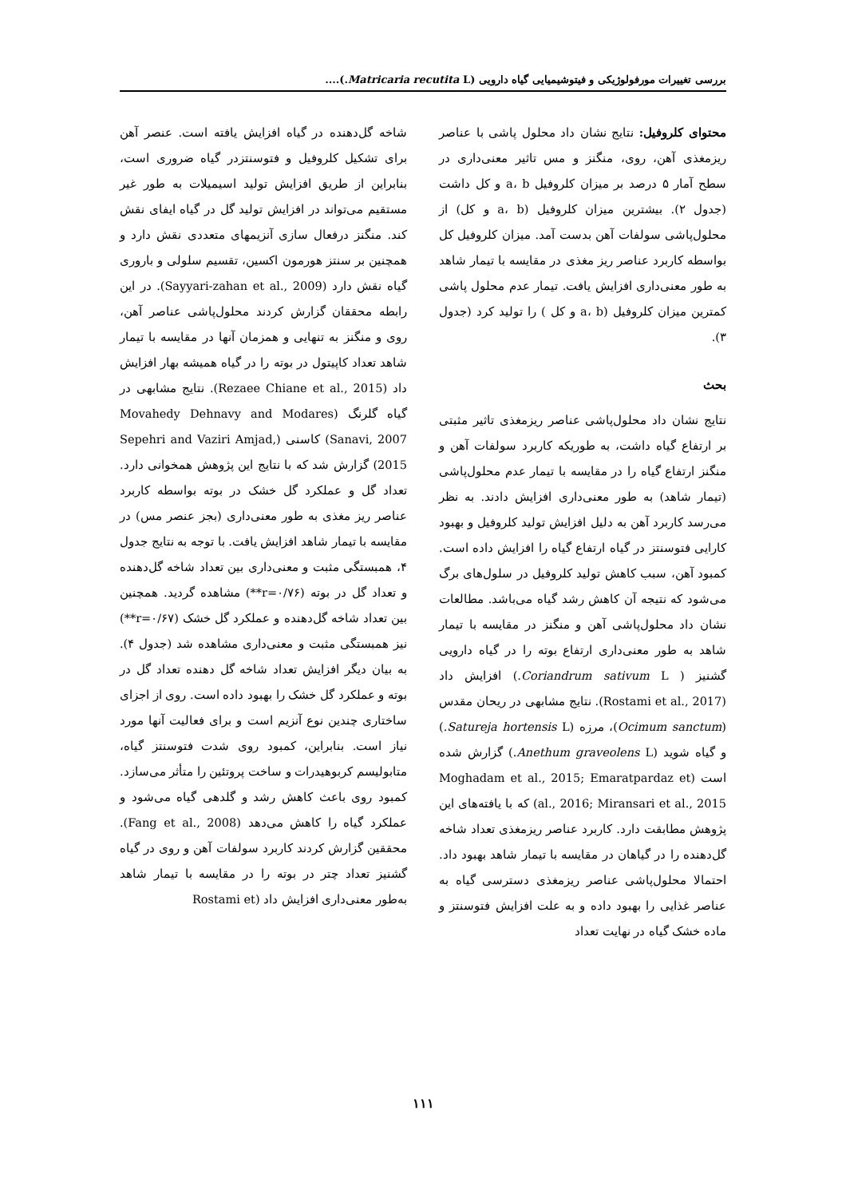بررسی تغییرات مورفولوژیکی و فیتوشیمیایی گیاه دارویی (Matricaria recutita L.)....
محتوای کلروفیل: نتایج نشان داد محلول پاشی با عناصر ریزمغذی آهن، روی، منگنز و مس تاثیر معنی‌داری در سطح آمار ۵ درصد بر میزان کلروفیل a، b و کل داشت (جدول ۲). بیشترین میزان کلروفیل (a، b و کل) از محلول‌پاشی سولفات آهن بدست آمد. میزان کلروفیل کل بواسطه کاربرد عناصر ریز مغذی در مقایسه با تیمار شاهد به طور معنی‌داری افزایش یافت. تیمار عدم محلول پاشی کمترین میزان کلروفیل (a، b و کل ) را تولید کرد (جدول ۳).
بحث
نتایج نشان داد محلول‌پاشی عناصر ریزمغذی تاثیر مثبتی بر ارتفاع گیاه داشت، به طوریکه کاربرد سولفات آهن و منگنز ارتفاع گیاه را در مقایسه با تیمار عدم محلول‌پاشی (تیمار شاهد) به طور معنی‌داری افزایش دادند. به نظر می‌رسد کاربرد آهن به دلیل افزایش تولید کلروفیل و بهبود کارایی فتوسنتز در گیاه ارتفاع گیاه را افزایش داده است. کمبود آهن، سبب کاهش تولید کلروفیل در سلول‌های برگ می‌شود که نتیجه آن کاهش رشد گیاه می‌باشد. مطالعات نشان داد محلول‌پاشی آهن و منگنز در مقایسه با تیمار شاهد به طور معنی‌داری ارتفاع بوته را در گیاه دارویی گشنیز ( Coriandrum sativum L.) افزایش داد (Rostami et al., 2017). نتایج مشابهی در ریحان مقدس (Ocimum sanctum)، مرزه (Satureja hortensis L.) و گیاه شوید (Anethum graveolens L.) گزارش شده است (Moghadam et al., 2015; Emaratpardaz et al., 2016; Miransari et al., 2015) که با یافته‌های این پژوهش مطابقت دارد. کاربرد عناصر ریزمغذی تعداد شاخه گل‌دهنده را در گیاهان در مقایسه با تیمار شاهد بهبود داد. احتمالا محلول‌پاشی عناصر ریزمغذی دسترسی گیاه به عناصر غذایی را بهبود داده و به علت افزایش فتوسنتز و ماده خشک گیاه در نهایت تعداد
شاخه گل‌دهنده در گیاه افزایش یافته است. عنصر آهن برای تشکیل کلروفیل و فتوسنتزدر گیاه ضروری است، بنابراین از طریق افزایش تولید اسیمیلات به طور غیر مستقیم می‌تواند در افزایش تولید گل در گیاه ایفای نقش کند. منگنز درفعال سازی آنزیمهای متعددی نقش دارد و همچنین بر سنتز هورمون اکسین، تقسیم سلولی و باروری گیاه نقش دارد (Sayyari-zahan et al., 2009). در این رابطه محققان گزارش کردند محلول‌پاشی عناصر آهن، روی و منگنز به تنهایی و همزمان آنها در مقایسه با تیمار شاهد تعداد کاپیتول در بوته را در گیاه همیشه بهار افزایش داد (Rezaee Chiane et al., 2015). نتایج مشابهی در گیاه گلرنگ (Movahedy Dehnavy and Modares Sanavi, 2007) کاسنی (Sepehri and Vaziri Amjad, 2015) گزارش شد که با نتایج این پژوهش همخوانی دارد. تعداد گل و عملکرد گل خشک در بوته بواسطه کاربرد عناصر ریز مغذی به طور معنی‌داری (بجز عنصر مس) در مقایسه با تیمار شاهد افزایش یافت. با توجه به نتایج جدول ۴، همبستگی مثبت و معنی‌داری بین تعداد شاخه گل‌دهنده و تعداد گل در بوته (r=۰/۷۶**) مشاهده گردید. همچنین بین تعداد شاخه گل‌دهنده و عملکرد گل خشک (r=۰/۶۷**) نیز همبستگی مثبت و معنی‌داری مشاهده شد (جدول ۴). به بیان دیگر افزایش تعداد شاخه گل دهنده تعداد گل در بوته و عملکرد گل خشک را بهبود داده است. روی از اجزای ساختاری چندین نوع آنزیم است و برای فعالیت آنها مورد نیاز است. بنابراین، کمبود روی شدت فتوسنتز گیاه، متابولیسم کربوهیدرات و ساخت پروتئین را متأثر می‌سازد. کمبود روی باعث کاهش رشد و گلدهی گیاه می‌شود و عملکرد گیاه را کاهش می‌دهد (Fang et al., 2008). محققین گزارش کردند کاربرد سولفات آهن و روی در گیاه گشنیز تعداد چتر در بوته را در مقایسه با تیمار شاهد به‌طور معنی‌داری افزایش داد (Rostami et
۱۱۱